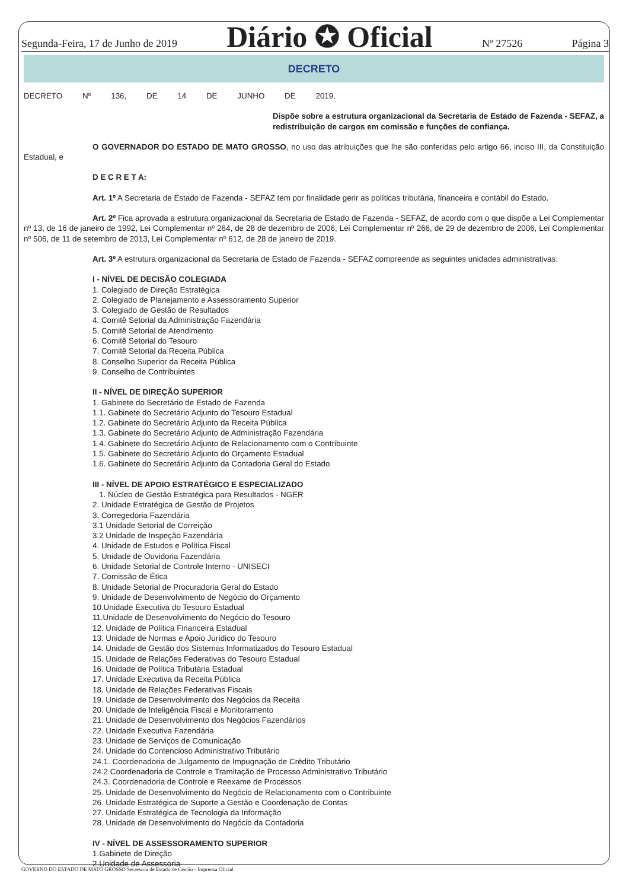Segunda-Feira, 17 de Junho de 2019 Diário ✪ Oficial Nº 27526 Página 3
DECRETO
DECRETO Nº 136, DE 14 DE JUNHO DE 2019.
Dispõe sobre a estrutura organizacional da Secretaria de Estado de Fazenda - SEFAZ, a redistribuição de cargos em comissão e funções de confiança.
O GOVERNADOR DO ESTADO DE MATO GROSSO, no uso das atribuições que lhe são conferidas pelo artigo 66, inciso III, da Constituição Estadual, e
D E C R E T A:
Art. 1º A Secretaria de Estado de Fazenda - SEFAZ tem por finalidade gerir as políticas tributária, financeira e contábil do Estado.
Art. 2º Fica aprovada a estrutura organizacional da Secretaria de Estado de Fazenda - SEFAZ, de acordo com o que dispõe a Lei Complementar nº 13, de 16 de janeiro de 1992, Lei Complementar nº 264, de 28 de dezembro de 2006, Lei Complementar nº 266, de 29 de dezembro de 2006, Lei Complementar nº 506, de 11 de setembro de 2013, Lei Complementar nº 612, de 28 de janeiro de 2019.
Art. 3º A estrutura organizacional da Secretaria de Estado de Fazenda - SEFAZ compreende as seguintes unidades administrativas:
I - NÍVEL DE DECISÃO COLEGIADA
1. Colegiado de Direção Estratégica
2. Colegiado de Planejamento e Assessoramento Superior
3. Colegiado de Gestão de Resultados
4. Comitê Setorial da Administração Fazendária
5. Comitê Setorial de Atendimento
6. Comitê Setorial do Tesouro
7. Comitê Setorial da Receita Pública
8. Conselho Superior da Receita Pública
9. Conselho de Contribuintes
II - NÍVEL DE DIREÇÃO SUPERIOR
1. Gabinete do Secretário de Estado de Fazenda
1.1. Gabinete do Secretário Adjunto do Tesouro Estadual
1.2. Gabinete do Secretário Adjunto da Receita Pública
1.3. Gabinete do Secretário Adjunto de Administração Fazendária
1.4. Gabinete do Secretário Adjunto de Relacionamento com o Contribuinte
1.5. Gabinete do Secretário Adjunto do Orçamento Estadual
1.6. Gabinete do Secretário Adjunto da Contadoria Geral do Estado
III - NÍVEL DE APOIO ESTRATÉGICO E ESPECIALIZADO
1. Núcleo de Gestão Estratégica para Resultados - NGER
2. Unidade Estratégica de Gestão de Projetos
3. Corregedoria Fazendária
3.1 Unidade Setorial de Correição
3.2 Unidade de Inspeção Fazendária
4. Unidade de Estudos e Política Fiscal
5. Unidade de Ouvidoria Fazendária
6. Unidade Setorial de Controle Interno - UNISECI
7. Comissão de Ética
8. Unidade Setorial de Procuradoria Geral do Estado
9. Unidade de Desenvolvimento de Negócio do Orçamento
10.Unidade Executiva do Tesouro Estadual
11.Unidade de Desenvolvimento do Negócio do Tesouro
12. Unidade de Política Financeira Estadual
13. Unidade de Normas e Apoio Jurídico do Tesouro
14. Unidade de Gestão dos Sistemas Informatizados do Tesouro Estadual
15. Unidade de Relações Federativas do Tesouro Estadual
16. Unidade de Política Tributária Estadual
17. Unidade Executiva da Receita Pública
18. Unidade de Relações Federativas Fiscais
19. Unidade de Desenvolvimento dos Negócios da Receita
20. Unidade de Inteligência Fiscal e Monitoramento
21. Unidade de Desenvolvimento dos Negócios Fazendários
22. Unidade Executiva Fazendária
23. Unidade de Serviços de Comunicação
24. Unidade do Contencioso Administrativo Tributário
24.1. Coordenadoria de Julgamento de Impugnação de Crédito Tributário
24.2 Coordenadoria de Controle e Tramitação de Processo Administrativo Tributário
24.3. Coordenadoria de Controle e Reexame de Processos
25. Unidade de Desenvolvimento do Negócio de Relacionamento com o Contribuinte
26. Unidade Estratégica de Suporte a Gestão e Coordenação de Contas
27. Unidade Estratégica de Tecnologia da Informação
28. Unidade de Desenvolvimento do Negócio da Contadoria
IV - NÍVEL DE ASSESSORAMENTO SUPERIOR
1.Gabinete de Direção
2.Unidade de Assessoria
GOVERNO DO ESTADO DE MATO GROSSO Secretaria de Estado de Gestão - Imprensa Oficial